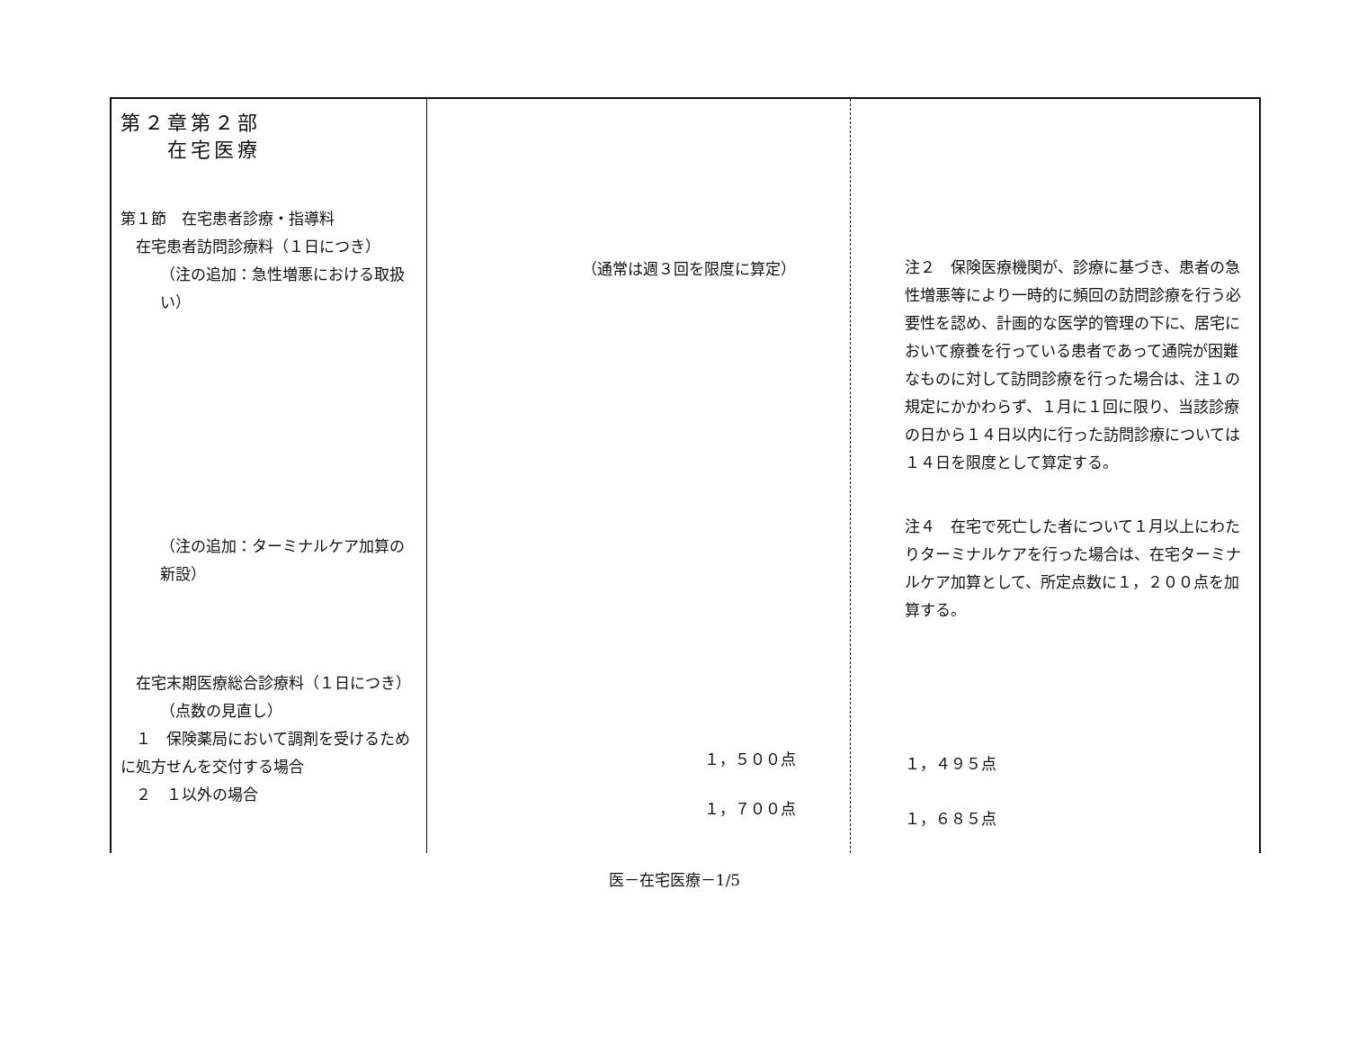| 第２章第２部 在宅医療 第１節 在宅患者診療・指導料 在宅患者訪問診療料（１日につき） （注の追加：急性増悪における取扱い） （注の追加：ターミナルケア加算の新設） 在宅末期医療総合診療料（１日につき） （点数の見直し） １ 保険薬局において調剤を受けるために処方せんを交付する場合 ２ １以外の場合 | （通常は週３回を限度に算定） １，５００点 １，７００点 | 注２ 保険医療機関が、診療に基づき、患者の急性増悪等により一時的に頻回の訪問診療を行う必要性を認め、計画的な医学的管理の下に、居宅において療養を行っている患者であって通院が困難なものに対して訪問診療を行った場合は、注１の規定にかかわらず、１月に１回に限り、当該診療の日から１４日以内に行った訪問診療については１４日を限度として算定する。 注４ 在宅で死亡した者について１月以上にわたりターミナルケアを行った場合は、在宅ターミナルケア加算として、所定点数に１，２００点を加算する。 １，４９５点 １，６８５点 |
医－在宅医療－1/5